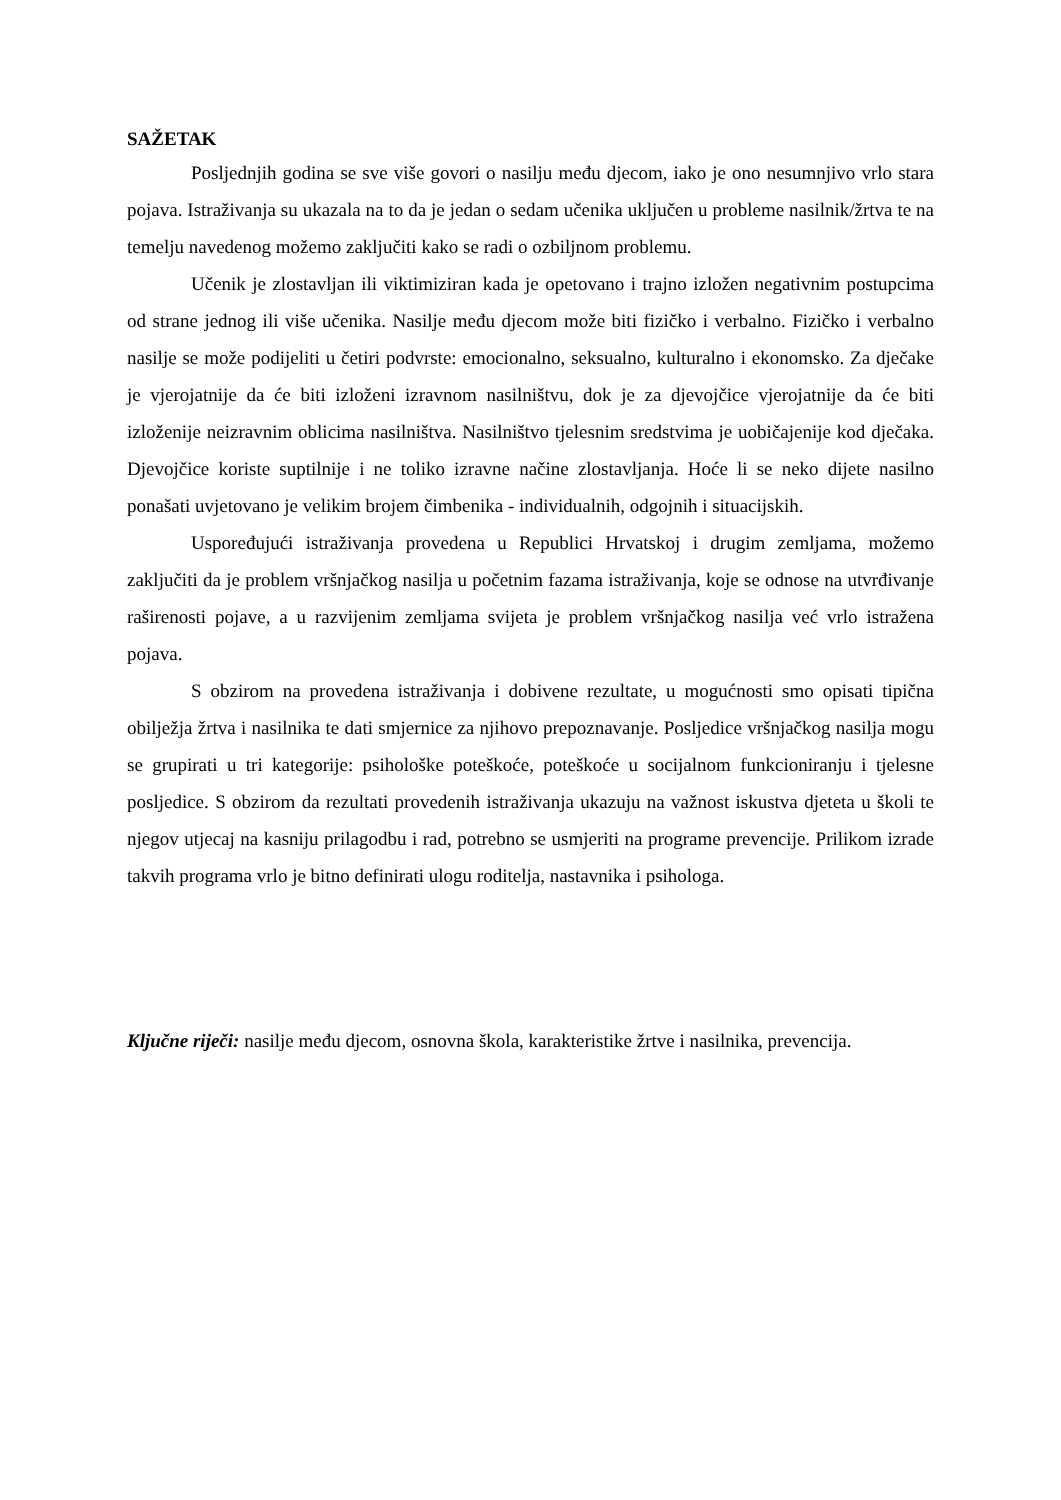SAŽETAK
Posljednjih godina se sve više govori o nasilju među djecom, iako je ono nesumnjivo vrlo stara pojava. Istraživanja su ukazala na to da je jedan o sedam učenika uključen u probleme nasilnik/žrtva te na temelju navedenog možemo zaključiti kako se radi o ozbiljnom problemu.
Učenik je zlostavljan ili viktimiziran kada je opetovano i trajno izložen negativnim postupcima od strane jednog ili više učenika. Nasilje među djecom može biti fizičko i verbalno. Fizičko i verbalno nasilje se može podijeliti u četiri podvrste: emocionalno, seksualno, kulturalno i ekonomsko. Za dječake je vjerojatnije da će biti izloženi izravnom nasilništvu, dok je za djevojčice vjerojatnije da će biti izloženije neizravnim oblicima nasilništva. Nasilništvo tjelesnim sredstvima je uobičajenije kod dječaka. Djevojčice koriste suptilnije i ne toliko izravne načine zlostavljanja. Hoće li se neko dijete nasilno ponašati uvjetovano je velikim brojem čimbenika - individualnih, odgojnih i situacijskih.
Uspoređujući istraživanja provedena u Republici Hrvatskoj i drugim zemljama, možemo zaključiti da je problem vršnjačkog nasilja u početnim fazama istraživanja, koje se odnose na utvrđivanje raširenosti pojave, a u razvijenim zemljama svijeta je problem vršnjačkog nasilja već vrlo istražena pojava.
S obzirom na provedena istraživanja i dobivene rezultate, u mogućnosti smo opisati tipična obilježja žrtva i nasilnika te dati smjernice za njihovo prepoznavanje. Posljedice vršnjačkog nasilja mogu se grupirati u tri kategorije: psihološke poteškoće, poteškoće u socijalnom funkcioniranju i tjelesne posljedice. S obzirom da rezultati provedenih istraživanja ukazuju na važnost iskustva djeteta u školi te njegov utjecaj na kasniju prilagodbu i rad, potrebno se usmjeriti na programe prevencije. Prilikom izrade takvih programa vrlo je bitno definirati ulogu roditelja, nastavnika i psihologa.
Ključne riječi: nasilje među djecom, osnovna škola, karakteristike žrtve i nasilnika, prevencija.